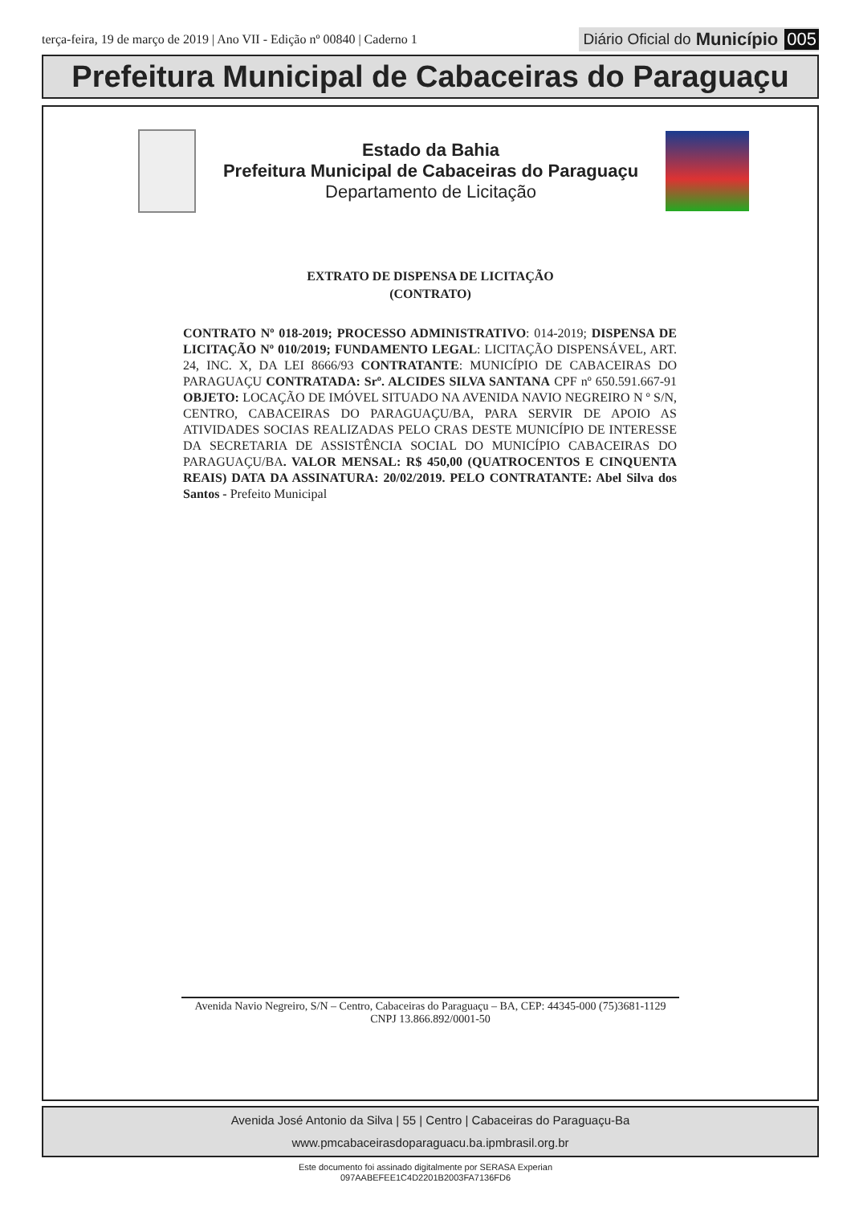terça-feira, 19 de março de 2019 | Ano VII - Edição nº 00840 | Caderno 1
Diário Oficial do Município 005
Prefeitura Municipal de Cabaceiras do Paraguaçu
Estado da Bahia
Prefeitura Municipal de Cabaceiras do Paraguaçu
Departamento de Licitação
EXTRATO DE DISPENSA DE LICITAÇÃO
(CONTRATO)
CONTRATO Nº 018-2019; PROCESSO ADMINISTRATIVO: 014-2019; DISPENSA DE LICITAÇÃO Nº 010/2019; FUNDAMENTO LEGAL: LICITAÇÃO DISPENSÁVEL, ART. 24, INC. X, DA LEI 8666/93 CONTRATANTE: MUNICÍPIO DE CABACEIRAS DO PARAGUAÇU CONTRATADA: Srº. ALCIDES SILVA SANTANA CPF nº 650.591.667-91 OBJETO: LOCAÇÃO DE IMÓVEL SITUADO NA AVENIDA NAVIO NEGREIRO N º S/N, CENTRO, CABACEIRAS DO PARAGUAÇU/BA, PARA SERVIR DE APOIO AS ATIVIDADES SOCIAS REALIZADAS PELO CRAS DESTE MUNICÍPIO DE INTERESSE DA SECRETARIA DE ASSISTÊNCIA SOCIAL DO MUNICÍPIO CABACEIRAS DO PARAGUAÇU/BA. VALOR MENSAL: R$ 450,00 (QUATROCENTOS E CINQUENTA REAIS) DATA DA ASSINATURA: 20/02/2019. PELO CONTRATANTE: Abel Silva dos Santos - Prefeito Municipal
Avenida Navio Negreiro, S/N – Centro, Cabaceiras do Paraguaçu – BA, CEP: 44345-000 (75)3681-1129
CNPJ 13.866.892/0001-50
Avenida José Antonio da Silva | 55 | Centro | Cabaceiras do Paraguaçu-Ba
www.pmcabaceirasdoparaguacu.ba.ipmbrasil.org.br
Este documento foi assinado digitalmente por SERASA Experian
097AABEFEE1C4D2201B2003FA7136FD6